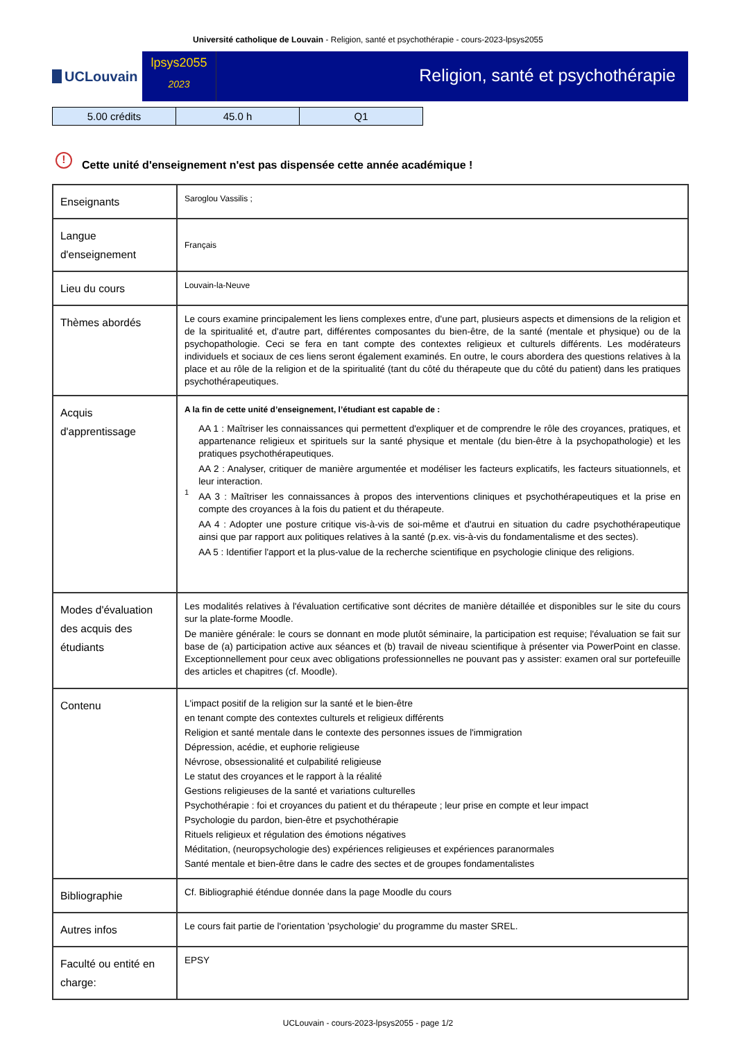Université catholique de Louvain - Religion, santé et psychothérapie - cours-2023-lpsys2055
UCLouvain
lpsys2055
2023
Religion, santé et psychothérapie
| 5.00 crédits | 45.0 h | Q1 |
! Cette unité d'enseignement n'est pas dispensée cette année académique !
| Enseignants | Saroglou Vassilis ; |
| Langue d'enseignement | Français |
| Lieu du cours | Louvain-la-Neuve |
| Thèmes abordés | Le cours examine principalement les liens complexes entre, d'une part, plusieurs aspects et dimensions de la religion et de la spiritualité et, d'autre part, différentes composantes du bien-être, de la santé (mentale et physique) ou de la psychopathologie. Ceci se fera en tant compte des contextes religieux et culturels différents. Les modérateurs individuels et sociaux de ces liens seront également examinés. En outre, le cours abordera des questions relatives à la place et au rôle de la religion et de la spiritualité (tant du côté du thérapeute que du côté du patient) dans les pratiques psychothérapeutiques. |
| Acquis d'apprentissage | A la fin de cette unité d’enseignement, l’étudiant est capable de : 1 AA 1 : Maîtriser les connaissances qui permettent d'expliquer et de comprendre le rôle des croyances, pratiques, et appartenance religieux et spirituels sur la santé physique et mentale (du bien-être à la psychopathologie) et les pratiques psychothérapeutiques. AA 2 : Analyser, critiquer de manière argumentée et modéliser les facteurs explicatifs, les facteurs situationnels, et leur interaction. AA 3 : Maîtriser les connaissances à propos des interventions cliniques et psychothérapeutiques et la prise en compte des croyances à la fois du patient et du thérapeute. AA 4 : Adopter une posture critique vis-à-vis de soi-même et d'autrui en situation du cadre psychothérapeutique ainsi que par rapport aux politiques relatives à la santé (p.ex. vis-à-vis du fondamentalisme et des sectes). AA 5 : Identifier l'apport et la plus-value de la recherche scientifique en psychologie clinique des religions. |
| Modes d'évaluation des acquis des étudiants | Les modalités relatives à l'évaluation certificative sont décrites de manière détaillée et disponibles sur le site du cours sur la plate-forme Moodle. De manière générale: le cours se donnant en mode plutôt séminaire, la participation est requise; l'évaluation se fait sur base de (a) participation active aux séances et (b) travail de niveau scientifique à présenter via PowerPoint en classe. Exceptionnellement pour ceux avec obligations professionnelles ne pouvant pas y assister: examen oral sur portefeuille des articles et chapitres (cf. Moodle). |
| Contenu | L'impact positif de la religion sur la santé et le bien-être en tenant compte des contextes culturels et religieux différents Religion et santé mentale dans le contexte des personnes issues de l'immigration Dépression, acédie, et euphorie religieuse Névrose, obsessionalité et culpabilité religieuse Le statut des croyances et le rapport à la réalité Gestions religieuses de la santé et variations culturelles Psychothérapie : foi et croyances du patient et du thérapeute ; leur prise en compte et leur impact Psychologie du pardon, bien-être et psychothérapie Rituels religieux et régulation des émotions négatives Méditation, (neuropsychologie des) expériences religieuses et expériences paranormales Santé mentale et bien-être dans le cadre des sectes et de groupes fondamentalistes |
| Bibliographie | Cf. Bibliographié éténdue donnée dans la page Moodle du cours |
| Autres infos | Le cours fait partie de l'orientation 'psychologie' du programme du master SREL. |
| Faculté ou entité en charge: | EPSY |
UCLouvain - cours-2023-lpsys2055 - page 1/2